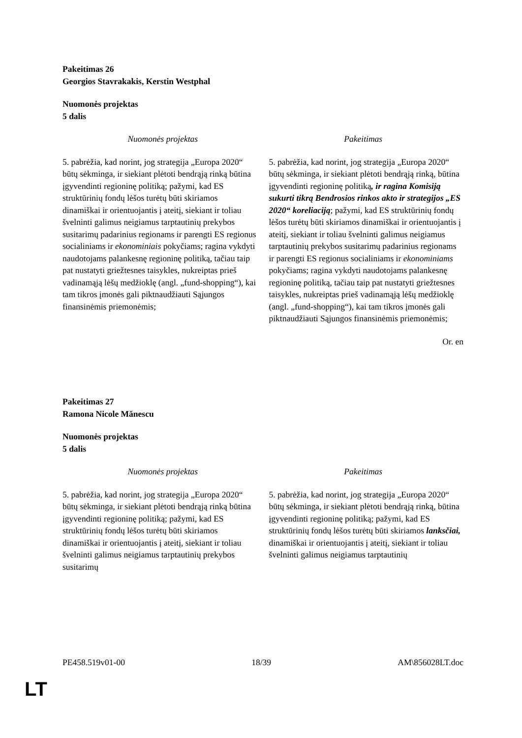Pakeitimas 26
Georgios Stavrakakis, Kerstin Westphal
Nuomonės projektas
5 dalis
| Nuomonės projektas | Pakeitimas |
| --- | --- |
| 5. pabrėžia, kad norint, jog strategija „Europa 2020“ būtų sėkminga, ir siekiant plėtoti bendrąją rinką būtina įgyvendinti regioninę politiką; pažymi, kad ES struktūrinių fondų lėšos turėtų būti skiriamos dinamiškai ir orientuojantis į ateitį, siekiant ir toliau švelninti galimus neigiamus tarptautinių prekybos susitarimų padarinius regionams ir parengti ES regionus socialiniams ir ekonominiais pokyčiams; ragina vykdyti naudotojams palankesnę regioninę politiką, tačiau taip pat nustatyti griežtesnes taisykles, nukreiptas prieš vadinamąją lėšų medžioklę (angl. „fund-shopping“), kai tam tikros įmonės gali piktnaudžiauti Sąjungos finansinėmis priemonėmis; | 5. pabrėžia, kad norint, jog strategija „Europa 2020“ būtų sėkminga, ir siekiant plėtoti bendrąją rinką, būtina įgyvendinti regioninę politiką , ir ragina Komisiją sukurti tikrą Bendrosios rinkos akto ir strategijos „ES 2020“ koreliaciją ; pažymi, kad ES struktūrinių fondų lėšos turėtų būti skiriamos dinamiškai ir orientuojantis į ateitį, siekiant ir toliau švelninti galimus neigiamus tarptautinių prekybos susitarimų padarinius regionams ir parengti ES regionus socialiniams ir ekonominiams pokyčiams; ragina vykdyti naudotojams palankesnę regioninę politiką, tačiau taip pat nustatyti griežtesnes taisykles, nukreiptas prieš vadinamąją lėšų medžioklę (angl. „fund-shopping“), kai tam tikros įmonės gali piktnaudžiauti Sąjungos finansinėmis priemonėmis; |
Or. en
Pakeitimas 27
Ramona Nicole Mănescu
Nuomonės projektas
5 dalis
| Nuomonės projektas | Pakeitimas |
| --- | --- |
| 5. pabrėžia, kad norint, jog strategija „Europa 2020“ būtų sėkminga, ir siekiant plėtoti bendrąją rinką būtina įgyvendinti regioninę politiką; pažymi, kad ES struktūrinių fondų lėšos turėtų būti skiriamos dinamiškai ir orientuojantis į ateitį, siekiant ir toliau švelninti galimus neigiamus tarptautinių prekybos susitarimų | 5. pabrėžia, kad norint, jog strategija „Europa 2020“ būtų sėkminga, ir siekiant plėtoti bendrąją rinką, būtina įgyvendinti regioninę politiką; pažymi, kad ES struktūrinių fondų lėšos turėtų būti skiriamos lanksčiai, dinamiškai ir orientuojantis į ateitį, siekiant ir toliau švelninti galimus neigiamus tarptautinių |
PE458.519v01-00 18/39 AM\856028LT.doc
LT